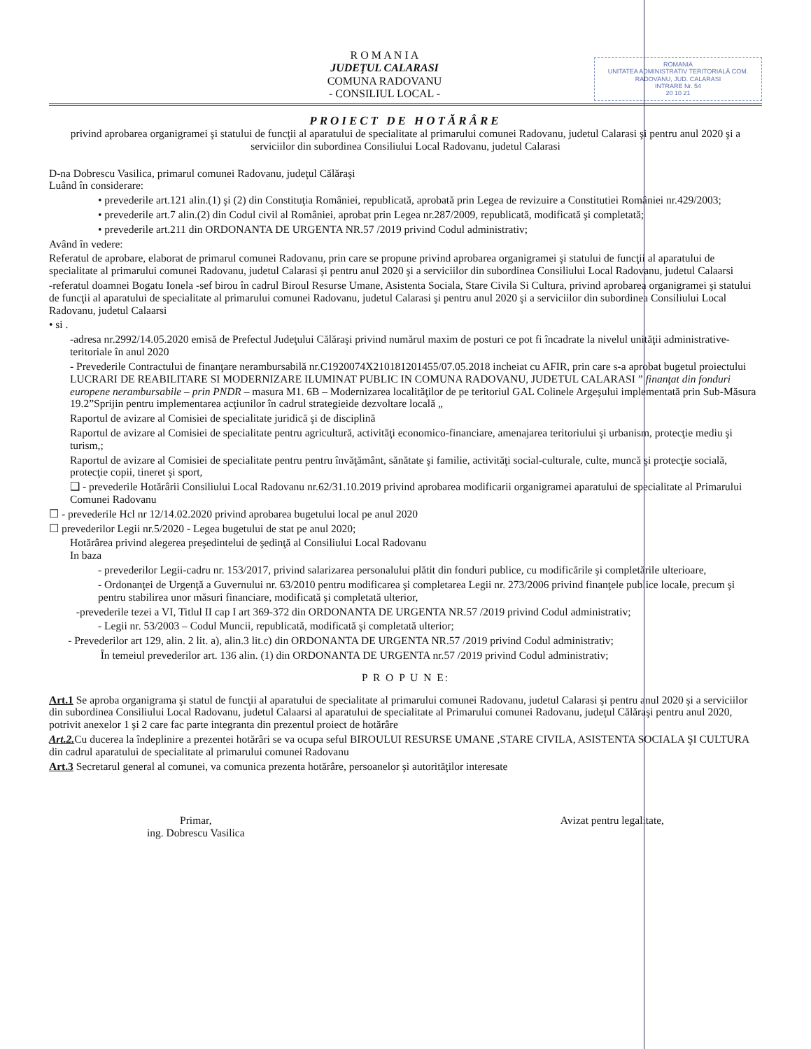R O M A N I A
JUDEŢUL CALARASI
COMUNA RADOVANU
- CONSILIUL LOCAL -
ROMANIA
UNITATEA ADMINISTRATIV TERITORIALĂ COM. RADOVANU, JUD. CALARASI
INTRARE Nr. 54
20 10 21
PROIECT DE HOTĂRÂRE
privind aprobarea organigramei şi statului de funcţii al aparatului de specialitate al primarului comunei Radovanu, judetul Calarasi şi pentru anul 2020 şi a serviciilor din subordinea Consiliului Local Radovanu, judetul Calarasi
D-na Dobrescu Vasilica, primarul comunei Radovanu, judeţul Călăraşi
Luând în considerare:
• prevederile art.121 alin.(1) şi (2) din Constituţia României, republicată, aprobată prin Legea de revizuire a Constitutiei României nr.429/2003;
• prevederile art.7 alin.(2) din Codul civil al României, aprobat prin Legea nr.287/2009, republicată, modificată şi completată;
• prevederile art.211 din ORDONANTA DE URGENTA NR.57 /2019 privind Codul administrativ;
Având în vedere:
Referatul de aprobare, elaborat de primarul comunei Radovanu, prin care se propune privind aprobarea organigramei şi statului de funcţii al aparatului de specialitate al primarului comunei Radovanu, judetul Calarasi şi pentru anul 2020 şi a serviciilor din subordinea Consiliului Local Radovanu, judetul Calaarsi
-referatul doamnei Bogatu Ionela -sef birou în cadrul Biroul Resurse Umane, Asistenta Sociala, Stare Civila Si Cultura, privind aprobarea organigramei şi statului de funcţii al aparatului de specialitate al primarului comunei Radovanu, judetul Calarasi şi pentru anul 2020 şi a serviciilor din subordinea Consiliului Local Radovanu, judetul Calaarsi
• si .
-adresa nr.2992/14.05.2020 emisă de Prefectul Judeţului Călăraşi privind numărul maxim de posturi ce pot fi încadrate la nivelul unităţii administrative-teritoriale în anul 2020
- Prevederile Contractului de finanţare nerambursabilă nr.C1920074X210181201455/07.05.2018 incheiat cu AFIR, prin care s-a aprobat bugetul proiectului LUCRARI DE REABILITARE SI MODERNIZARE ILUMINAT PUBLIC IN COMUNA RADOVANU, JUDETUL CALARASI ” finanţat din fonduri europene nerambursabile – prin PNDR – masura M1. 6B – Modernizarea localităţilor de pe teritoriul GAL Colinele Argeşului implementată prin Sub-Măsura 19.2”Sprijin pentru implementarea acţiunilor în cadrul strategieide dezvoltare locală „
Raportul de avizare al Comisiei de specialitate juridică şi de disciplină
Raportul de avizare al Comisiei de specialitate pentru agricultură, activităţi economico-financiare, amenajarea teritoriului şi urbanism, protecţie mediu şi turism,;
Raportul de avizare al Comisiei de specialitate pentru pentru învăţământ, sănătate şi familie, activităţi social-culturale, culte, muncă şi protecţie socială, protecţie copii, tineret şi sport,
❑ - prevederile Hotărârii Consiliului Local Radovanu nr.62/31.10.2019 privind aprobarea modificarii organigramei aparatului de specialitate al Primarului Comunei Radovanu
☐ - prevederile Hcl nr 12/14.02.2020 privind aprobarea bugetului local pe anul 2020
☐ prevederilor Legii nr.5/2020 - Legea bugetului de stat pe anul 2020;
Hotărârea privind alegerea preşedintelui de şedinţă al Consiliului Local Radovanu
In baza
- prevederilor Legii-cadru nr. 153/2017, privind salarizarea personalului plătit din fonduri publice, cu modificările şi completările ulterioare,
- Ordonanţei de Urgenţă a Guvernului nr. 63/2010 pentru modificarea şi completarea Legii nr. 273/2006 privind finanţele publice locale, precum şi pentru stabilirea unor măsuri financiare, modificată şi completată ulterior,
-prevederile tezei a VI, Titlul II cap I art 369-372 din ORDONANTA DE URGENTA NR.57 /2019 privind Codul administrativ;
- Legii nr. 53/2003 – Codul Muncii, republicată, modificată şi completată ulterior;
- Prevederilor art 129, alin. 2 lit. a), alin.3 lit.c) din ORDONANTA DE URGENTA NR.57 /2019 privind Codul administrativ;
În temeiul prevederilor art. 136 alin. (1) din ORDONANTA DE URGENTA nr.57 /2019 privind Codul administrativ;
P R O P U N E:
Art.1 Se aproba organigrama şi statul de funcţii al aparatului de specialitate al primarului comunei Radovanu, judetul Calarasi şi pentru anul 2020 şi a serviciilor din subordinea Consiliului Local Radovanu, judetul Calaarsi al aparatului de specialitate al Primarului comunei Radovanu, judeţul Călăraşi pentru anul 2020, potrivit anexelor 1 şi 2 care fac parte integranta din prezentul proiect de hotărâre
Art.2. Cu ducerea la îndeplinire a prezentei hotărâri se va ocupa seful BIROULUI RESURSE UMANE ,STARE CIVILA, ASISTENTA SOCIALA ŞI CULTURA din cadrul aparatului de specialitate al primarului comunei Radovanu
Art.3 Secretarul general al comunei, va comunica prezenta hotărâre, persoanelor şi autorităţilor interesate
Primar,
ing. Dobrescu Vasilica
Avizat pentru legalitate,